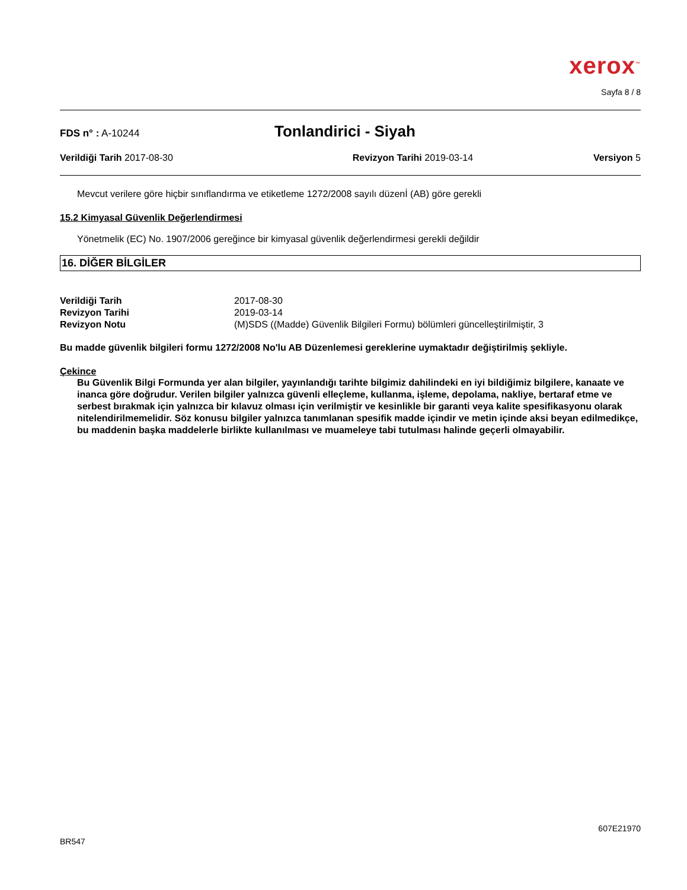xerox<sup>™</sup>
Sayfa 8 / 8
FDS n° : A-10244
Tonlandirici - Siyah
Verildiği Tarih 2017-08-30 Revizyon Tarihi 2019-03-14 Versiyon 5
Mevcut verilere göre hiçbir sınıflandırma ve etiketleme 1272/2008 sayılı düzenİ (AB) göre gerekli
15.2 Kimyasal Güvenlik Değerlendirmesi
Yönetmelik (EC) No. 1907/2006 gereğince bir kimyasal güvenlik değerlendirmesi gerekli değildir
16. DİĞER BİLGİLER
Verildiği Tarih 2017-08-30
Revizyon Tarihi 2019-03-14
Revizyon Notu (M)SDS ((Madde) Güvenlik Bilgileri Formu) bölümleri güncelleştirilmiştir, 3
Bu madde güvenlik bilgileri formu 1272/2008 No'lu AB Düzenlemesi gereklerine uymaktadır değiştirilmiş şekliyle.
Çekince
Bu Güvenlik Bilgi Formunda yer alan bilgiler, yayınlandığı tarihte bilgimiz dahilindeki en iyi bildiğimiz bilgilere, kanaate ve inanca göre doğrudur. Verilen bilgiler yalnızca güvenli elleçleme, kullanma, işleme, depolama, nakliye, bertaraf etme ve serbest bırakmak için yalnızca bir kılavuz olması için verilmiştir ve kesinlikle bir garanti veya kalite spesifikasyonu olarak nitelendirilmemelidir. Söz konusu bilgiler yalnızca tanımlanan spesifik madde içindir ve metin içinde aksi beyan edilmedikçe, bu maddenin başka maddelerle birlikte kullanılması ve muameleye tabi tutulması halinde geçerli olmayabilir.
607E21970
BR547